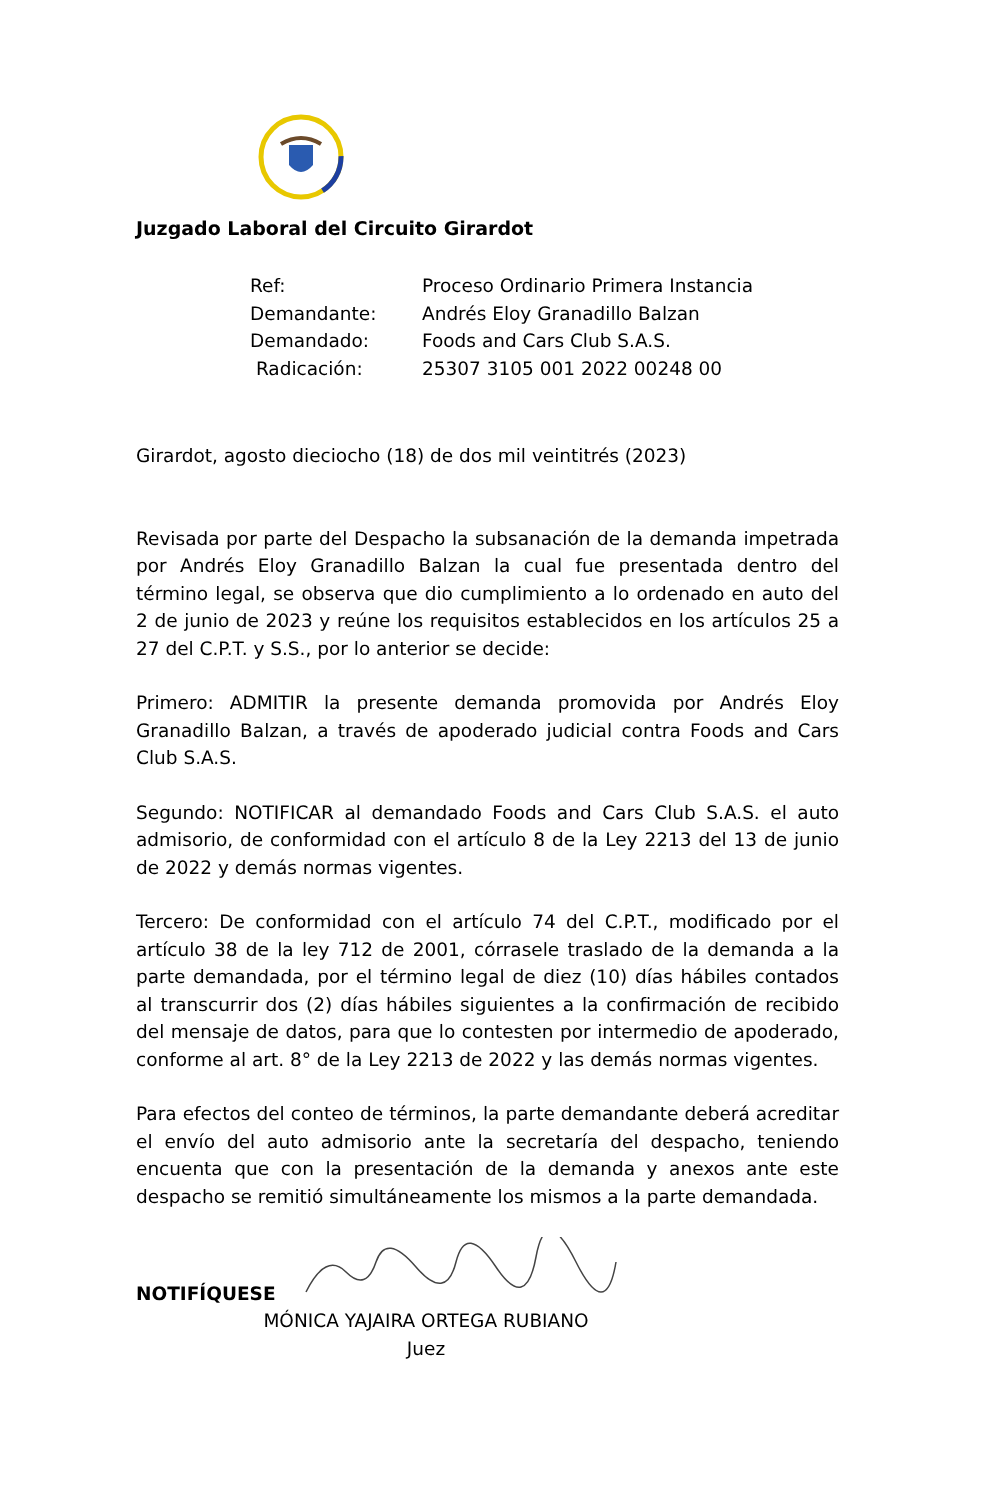Juzgado Laboral del Circuito Girardot
| Ref: | Proceso Ordinario Primera Instancia |
| Demandante: | Andrés Eloy Granadillo Balzan |
| Demandado: | Foods and Cars Club S.A.S. |
| Radicación: | 25307 3105 001 2022 00248 00 |
Girardot, agosto dieciocho (18) de dos mil veintitrés (2023)
Revisada por parte del Despacho la subsanación de la demanda impetrada por Andrés Eloy Granadillo Balzan la cual fue presentada dentro del término legal, se observa que dio cumplimiento a lo ordenado en auto del 2 de junio de 2023 y reúne los requisitos establecidos en los artículos 25 a 27 del C.P.T. y S.S., por lo anterior se decide:
Primero: ADMITIR la presente demanda promovida por Andrés Eloy Granadillo Balzan, a través de apoderado judicial contra Foods and Cars Club S.A.S.
Segundo: NOTIFICAR al demandado Foods and Cars Club S.A.S. el auto admisorio, de conformidad con el artículo 8 de la Ley 2213 del 13 de junio de 2022 y demás normas vigentes.
Tercero: De conformidad con el artículo 74 del C.P.T., modificado por el artículo 38 de la ley 712 de 2001, córrasele traslado de la demanda a la parte demandada, por el término legal de diez (10) días hábiles contados al transcurrir dos (2) días hábiles siguientes a la confirmación de recibido del mensaje de datos, para que lo contesten por intermedio de apoderado, conforme al art. 8° de la Ley 2213 de 2022 y las demás normas vigentes.
Para efectos del conteo de términos, la parte demandante deberá acreditar el envío del auto admisorio ante la secretaría del despacho, teniendo encuenta que con la presentación de la demanda y anexos ante este despacho se remitió simultáneamente los mismos a la parte demandada.
NOTIFÍQUESE
MÓNICA YAJAIRA ORTEGA RUBIANO
Juez